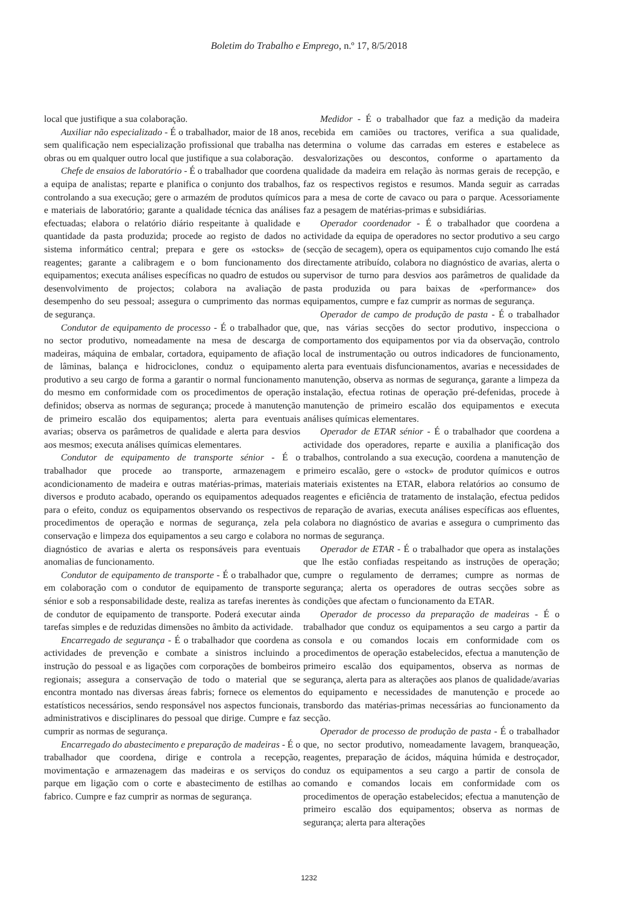Boletim do Trabalho e Emprego, n.º 17, 8/5/2018
local que justifique a sua colaboração.
Auxiliar não especializado - É o trabalhador, maior de 18 anos, sem qualificação nem especialização profissional que trabalha nas obras ou em qualquer outro local que justifique a sua colaboração.
Chefe de ensaios de laboratório - É o trabalhador que coordena a equipa de analistas; reparte e planifica o conjunto dos trabalhos, controlando a sua execução; gere o armazém de produtos químicos e materiais de laboratório; garante a qualidade técnica das análises efectuadas; elabora o relatório diário respeitante à qualidade e quantidade da pasta produzida; procede ao registo de dados no sistema informático central; prepara e gere os «stocks» de reagentes; garante a calibragem e o bom funcionamento dos equipamentos; executa análises específicas no quadro de estudos ou desenvolvimento de projectos; colabora na avaliação de desempenho do seu pessoal; assegura o cumprimento das normas de segurança.
Condutor de equipamento de processo - É o trabalhador que, no sector produtivo, nomeadamente na mesa de descarga de madeiras, máquina de embalar, cortadora, equipamento de afiação de lâminas, balança e hidrociclones, conduz o equipamento produtivo a seu cargo de forma a garantir o normal funcionamento do mesmo em conformidade com os procedimentos de operação definidos; observa as normas de segurança; procede à manutenção de primeiro escalão dos equipamentos; alerta para eventuais avarias; observa os parâmetros de qualidade e alerta para desvios aos mesmos; executa análises químicas elementares.
Condutor de equipamento de transporte sénior - É o trabalhador que procede ao transporte, armazenagem e acondicionamento de madeira e outras matérias-primas, materiais diversos e produto acabado, operando os equipamentos adequados para o efeito, conduz os equipamentos observando os respectivos procedimentos de operação e normas de segurança, zela pela conservação e limpeza dos equipamentos a seu cargo e colabora no diagnóstico de avarias e alerta os responsáveis para eventuais anomalias de funcionamento.
Condutor de equipamento de transporte - É o trabalhador que, em colaboração com o condutor de equipamento de transporte sénior e sob a responsabilidade deste, realiza as tarefas inerentes às de condutor de equipamento de transporte. Poderá executar ainda tarefas simples e de reduzidas dimensões no âmbito da actividade.
Encarregado de segurança - É o trabalhador que coordena as actividades de prevenção e combate a sinistros incluindo a instrução do pessoal e as ligações com corporações de bombeiros regionais; assegura a conservação de todo o material que se encontra montado nas diversas áreas fabris; fornece os elementos estatísticos necessários, sendo responsável nos aspectos funcionais, administrativos e disciplinares do pessoal que dirige. Cumpre e faz cumprir as normas de segurança.
Encarregado do abastecimento e preparação de madeiras - É o trabalhador que coordena, dirige e controla a recepção, movimentação e armazenagem das madeiras e os serviços do parque em ligação com o corte e abastecimento de estilhas ao fabrico. Cumpre e faz cumprir as normas de segurança.
Medidor - É o trabalhador que faz a medição da madeira recebida em camiões ou tractores, verifica a sua qualidade, determina o volume das carradas em esteres e estabelece as desvalorizações ou descontos, conforme o apartamento da qualidade da madeira em relação às normas gerais de recepção, e faz os respectivos registos e resumos. Manda seguir as carradas para a mesa de corte de cavaco ou para o parque. Acessoriamente faz a pesagem de matérias-primas e subsidiárias.
Operador coordenador - É o trabalhador que coordena a actividade da equipa de operadores no sector produtivo a seu cargo (secção de secagem), opera os equipamentos cujo comando lhe está directamente atribuído, colabora no diagnóstico de avarias, alerta o supervisor de turno para desvios aos parâmetros de qualidade da pasta produzida ou para baixas de «performance» dos equipamentos, cumpre e faz cumprir as normas de segurança.
Operador de campo de produção de pasta - É o trabalhador que, nas várias secções do sector produtivo, inspecciona o comportamento dos equipamentos por via da observação, controlo local de instrumentação ou outros indicadores de funcionamento, alerta para eventuais disfuncionamentos, avarias e necessidades de manutenção, observa as normas de segurança, garante a limpeza da instalação, efectua rotinas de operação pré-defenidas, procede à manutenção de primeiro escalão dos equipamentos e executa análises químicas elementares.
Operador de ETAR sénior - É o trabalhador que coordena a actividade dos operadores, reparte e auxilia a planificação dos trabalhos, controlando a sua execução, coordena a manutenção de primeiro escalão, gere o «stock» de produtor químicos e outros materiais existentes na ETAR, elabora relatórios ao consumo de reagentes e eficiência de tratamento de instalação, efectua pedidos de reparação de avarias, executa análises específicas aos efluentes, colabora no diagnóstico de avarias e assegura o cumprimento das normas de segurança.
Operador de ETAR - É o trabalhador que opera as instalações que lhe estão confiadas respeitando as instruções de operação; cumpre o regulamento de derrames; cumpre as normas de segurança; alerta os operadores de outras secções sobre as condições que afectam o funcionamento da ETAR.
Operador de processo da preparação de madeiras - É o trabalhador que conduz os equipamentos a seu cargo a partir da consola e ou comandos locais em conformidade com os procedimentos de operação estabelecidos, efectua a manutenção de primeiro escalão dos equipamentos, observa as normas de segurança, alerta para as alterações aos planos de qualidade/avarias do equipamento e necessidades de manutenção e procede ao transbordo das matérias-primas necessárias ao funcionamento da secção.
Operador de processo de produção de pasta - É o trabalhador que, no sector produtivo, nomeadamente lavagem, branqueação, reagentes, preparação de ácidos, máquina húmida e destroçador, conduz os equipamentos a seu cargo a partir de consola de comando e comandos locais em conformidade com os procedimentos de operação estabelecidos; efectua a manutenção de primeiro escalão dos equipamentos; observa as normas de segurança; alerta para alterações
1232